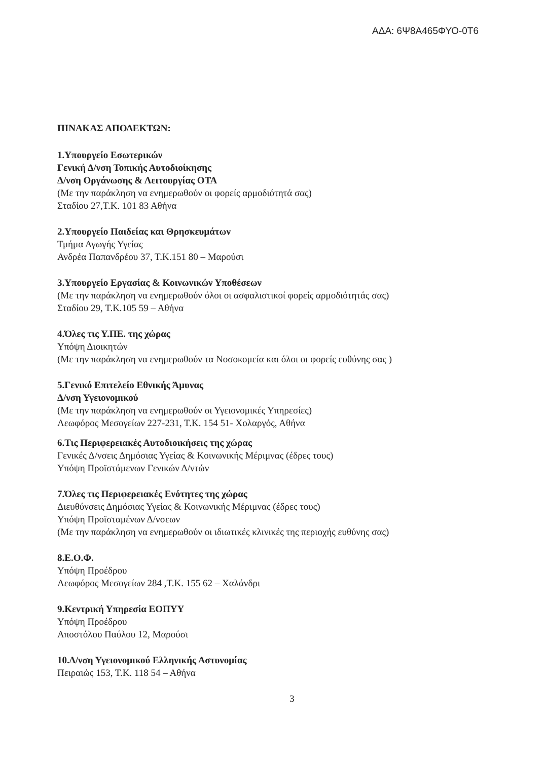ΑΔΑ: 6Ψ8Α465ΦΥΟ-0Τ6
ΠΙΝΑΚΑΣ ΑΠΟΔΕΚΤΩΝ:
1.Υπουργείο Εσωτερικών
Γενική Δ/νση Τοπικής Αυτοδιοίκησης
Δ/νση Οργάνωσης & Λειτουργίας ΟΤΑ
(Με την παράκληση να ενημερωθούν οι φορείς αρμοδιότητά σας)
Σταδίου 27,Τ.Κ. 101 83 Αθήνα
2.Υπουργείο Παιδείας και Θρησκευμάτων
Τμήμα Αγωγής Υγείας
Ανδρέα Παπανδρέου 37, Τ.Κ.151 80 – Μαρούσι
3.Υπουργείο Εργασίας & Κοινωνικών Υποθέσεων
(Με την παράκληση να ενημερωθούν όλοι οι ασφαλιστικοί φορείς αρμοδιότητάς σας)
Σταδίου 29, Τ.Κ.105 59 – Αθήνα
4.Όλες τις Υ.ΠΕ. της χώρας
Υπόψη Διοικητών
(Με την παράκληση να ενημερωθούν τα Νοσοκομεία και όλοι οι φορείς ευθύνης σας )
5.Γενικό Επιτελείο Εθνικής Άμυνας
Δ/νση Υγειονομικού
(Με την παράκληση να ενημερωθούν οι Υγειονομικές Υπηρεσίες)
Λεωφόρος Μεσογείων 227-231, Τ.Κ. 154 51- Χολαργός, Αθήνα
6.Τις Περιφερειακές Αυτοδιοικήσεις της χώρας
Γενικές Δ/νσεις Δημόσιας Υγείας & Κοινωνικής Μέριμνας (έδρες τους)
Υπόψη Προϊστάμενων Γενικών Δ/ντών
7.Όλες τις Περιφερειακές Ενότητες της χώρας
Διευθύνσεις Δημόσιας Υγείας & Κοινωνικής Μέριμνας (έδρες τους)
Υπόψη Προϊσταμένων Δ/νσεων
(Με την παράκληση να ενημερωθούν οι ιδιωτικές κλινικές της περιοχής ευθύνης σας)
8.Ε.Ο.Φ.
Υπόψη Προέδρου
Λεωφόρος Μεσογείων 284 ,Τ.Κ. 155 62 – Χαλάνδρι
9.Κεντρική Υπηρεσία ΕΟΠΥΥ
Υπόψη Προέδρου
Αποστόλου Παύλου 12, Μαρούσι
10.Δ/νση Υγειονομικού Ελληνικής Αστυνομίας
Πειραιώς 153, Τ.Κ. 118 54 – Αθήνα
3